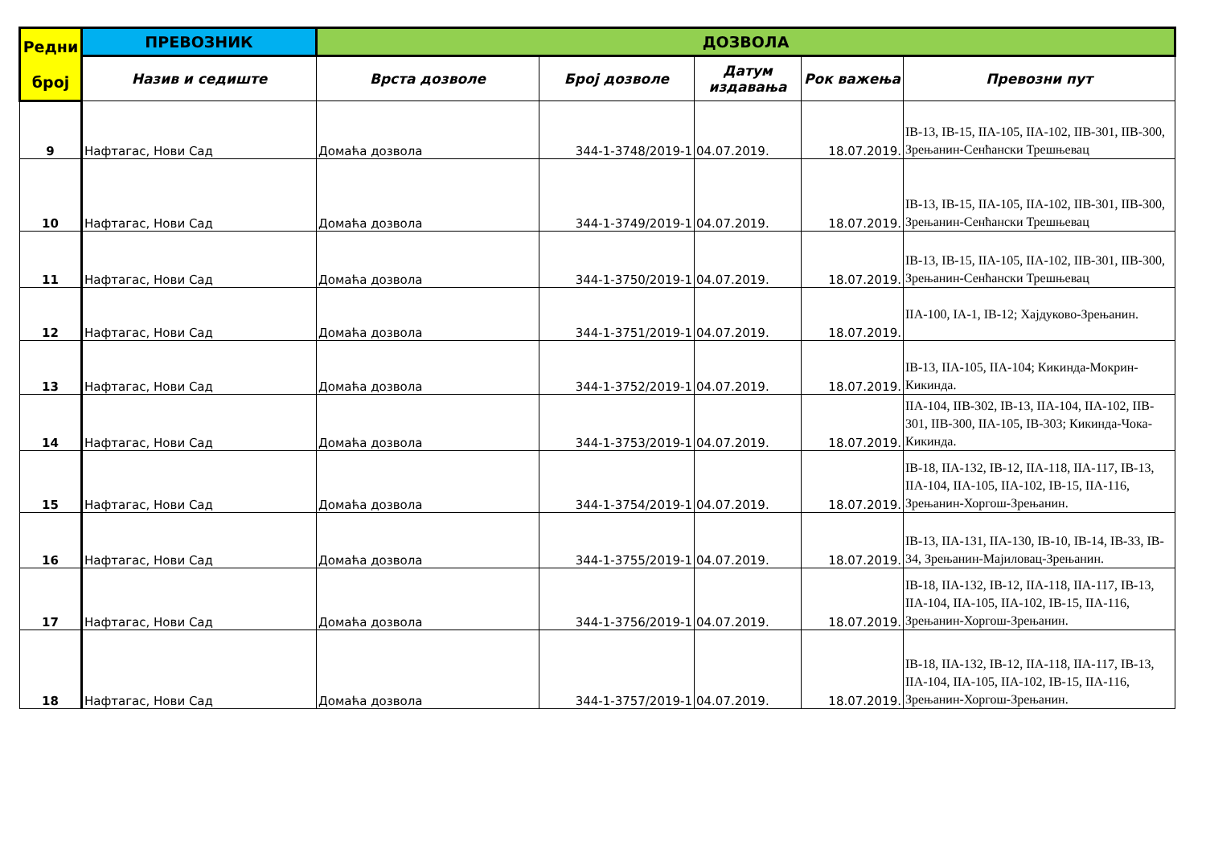| Редни број | ПРЕВОЗНИК | ДОЗВОЛА | | | | |
| --- | --- | --- | --- | --- | --- | --- |
| | Назив и седиште | Врста дозволе | Број дозволе | Датум издавања | Рок важења | Превозни пут |
| 9 | Нафтагас, Нови Сад | Домаћа дозвола | 344-1-3748/2019-1 | 04.07.2019. | 18.07.2019. | IB-13, IB-15, IIA-105, IIA-102, IIB-301, IIB-300, Зрењанин-Сенћански Трешњевац |
| 10 | Нафтагас, Нови Сад | Домаћа дозвола | 344-1-3749/2019-1 | 04.07.2019. | 18.07.2019. | IB-13, IB-15, IIA-105, IIA-102, IIB-301, IIB-300, Зрењанин-Сенћански Трешњевац |
| 11 | Нафтагас, Нови Сад | Домаћа дозвола | 344-1-3750/2019-1 | 04.07.2019. | 18.07.2019. | IB-13, IB-15, IIA-105, IIA-102, IIB-301, IIB-300, Зрењанин-Сенћански Трешњевац |
| 12 | Нафтагас, Нови Сад | Домаћа дозвола | 344-1-3751/2019-1 | 04.07.2019. | 18.07.2019. | IIA-100, IA-1, IB-12; Хајдуково-Зрењанин. |
| 13 | Нафтагас, Нови Сад | Домаћа дозвола | 344-1-3752/2019-1 | 04.07.2019. | 18.07.2019. | IB-13, IIA-105, IIA-104; Кикинда-Мокрин-Кикинда. |
| 14 | Нафтагас, Нови Сад | Домаћа дозвола | 344-1-3753/2019-1 | 04.07.2019. | 18.07.2019. | IIA-104, IIB-302, IB-13, IIA-104, IIA-102, IIB-301, IIB-300, IIA-105, IB-303; Кикинда-Чока-Кикинда. |
| 15 | Нафтагас, Нови Сад | Домаћа дозвола | 344-1-3754/2019-1 | 04.07.2019. | 18.07.2019. | IB-18, IIA-132, IB-12, IIA-118, IIA-117, IB-13, IIA-104, IIA-105, IIA-102, IB-15, IIA-116, Зрењанин-Хоргош-Зрењанин. |
| 16 | Нафтагас, Нови Сад | Домаћа дозвола | 344-1-3755/2019-1 | 04.07.2019. | 18.07.2019. | IB-13, IIA-131, IIA-130, IB-10, IB-14, IB-33, IB-34, Зрењанин-Мајиловац-Зрењанин. |
| 17 | Нафтагас, Нови Сад | Домаћа дозвола | 344-1-3756/2019-1 | 04.07.2019. | 18.07.2019. | IB-18, IIA-132, IB-12, IIA-118, IIA-117, IB-13, IIA-104, IIA-105, IIA-102, IB-15, IIA-116, Зрењанин-Хоргош-Зрењанин. |
| 18 | Нафтагас, Нови Сад | Домаћа дозвола | 344-1-3757/2019-1 | 04.07.2019. | 18.07.2019. | IB-18, IIA-132, IB-12, IIA-118, IIA-117, IB-13, IIA-104, IIA-105, IIA-102, IB-15, IIA-116, Зрењанин-Хоргош-Зрењанин. |